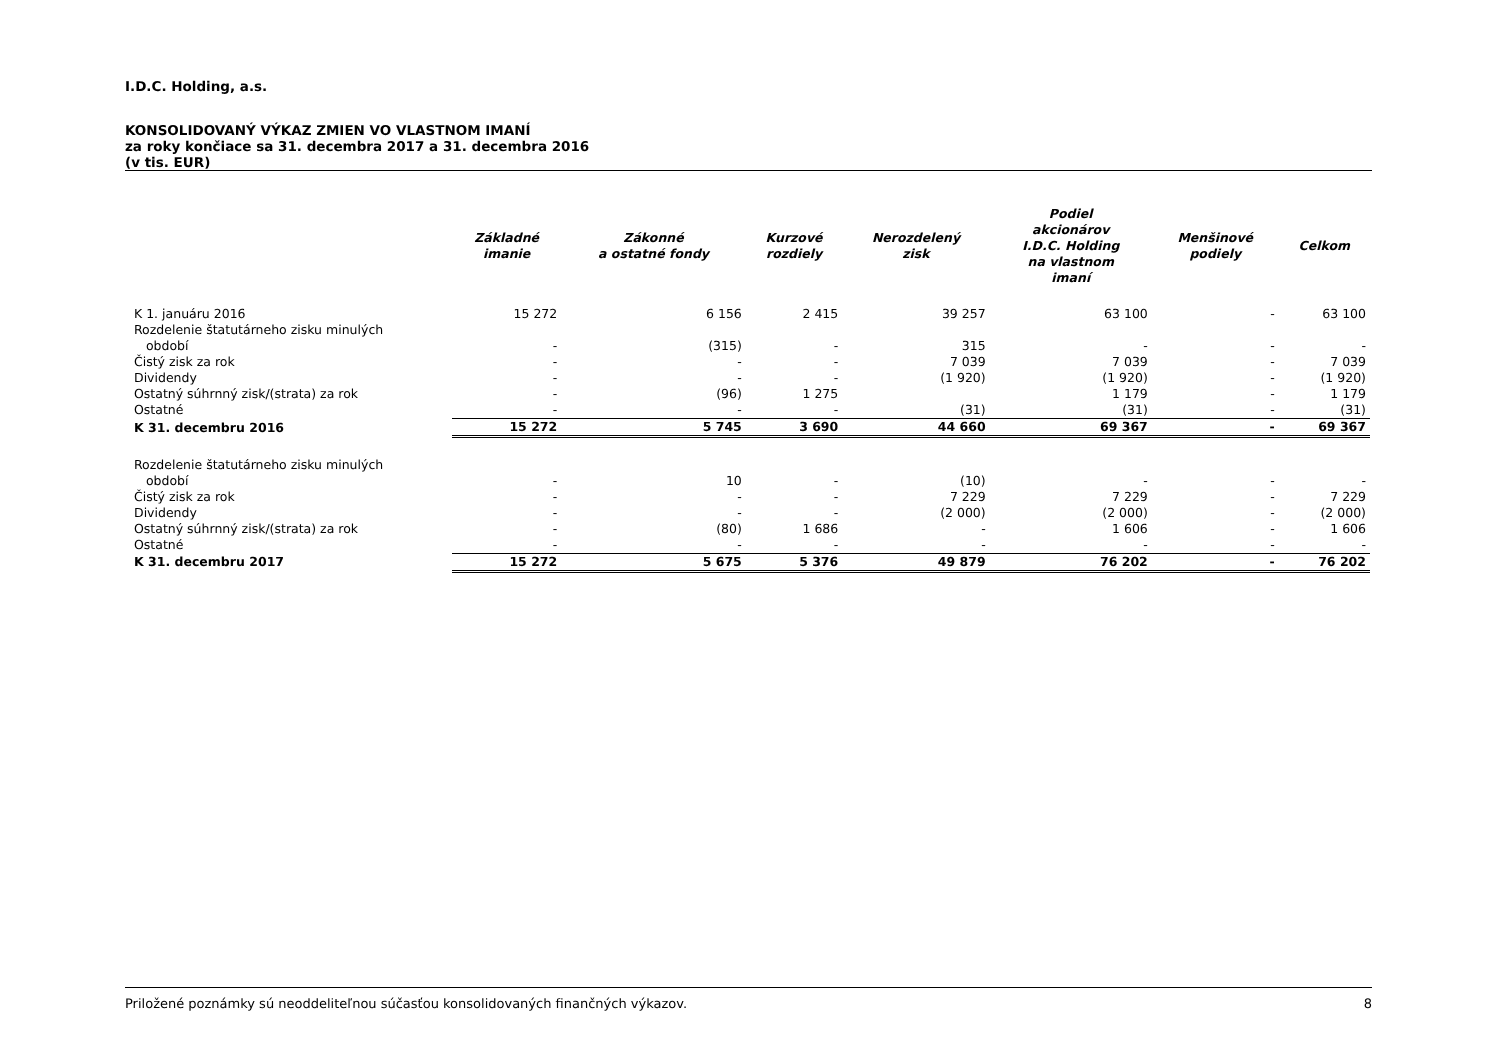I.D.C. Holding, a.s.
KONSOLIDOVANÝ VÝKAZ ZMIEN VO VLASTNOM IMANÍ
za roky končiace sa 31. decembra 2017 a 31. decembra 2016
(v tis. EUR)
| | Základné imanie | Zákonné a ostatné fondy | Kurzové rozdiely | Nerozdelený zisk | Podiel akcionárov I.D.C. Holding na vlastnom imaní | Menšinové podiely | Celkom |
| --- | --- | --- | --- | --- | --- | --- | --- |
| K 1. januáru 2016 | 15 272 | 6 156 | 2 415 | 39 257 | 63 100 | - | 63 100 |
| Rozdelenie štatutárneho zisku minulých období | - | (315) | - | 315 | - | - | - |
| Čistý zisk za rok | - | - | - | 7 039 | 7 039 | - | 7 039 |
| Dividendy | - | - | - | (1 920) | (1 920) | - | (1 920) |
| Ostatný súhrnný zisk/(strata) za rok | - | (96) | 1 275 | | 1 179 | - | 1 179 |
| Ostatné | - | - | - | (31) | (31) | - | (31) |
| K 31. decembru 2016 | 15 272 | 5 745 | 3 690 | 44 660 | 69 367 | - | 69 367 |
| Rozdelenie štatutárneho zisku minulých období | - | 10 | - | (10) | - | - | - |
| Čistý zisk za rok | - | - | - | 7 229 | 7 229 | - | 7 229 |
| Dividendy | - | - | - | (2 000) | (2 000) | - | (2 000) |
| Ostatný súhrnný zisk/(strata) za rok | - | (80) | 1 686 | - | 1 606 | - | 1 606 |
| Ostatné | - | - | - | - | - | - | - |
| K 31. decembru 2017 | 15 272 | 5 675 | 5 376 | 49 879 | 76 202 | - | 76 202 |
Priložené poznámky sú neoddeliteľnou súčasťou konsolidovaných finančných výkazov. 8